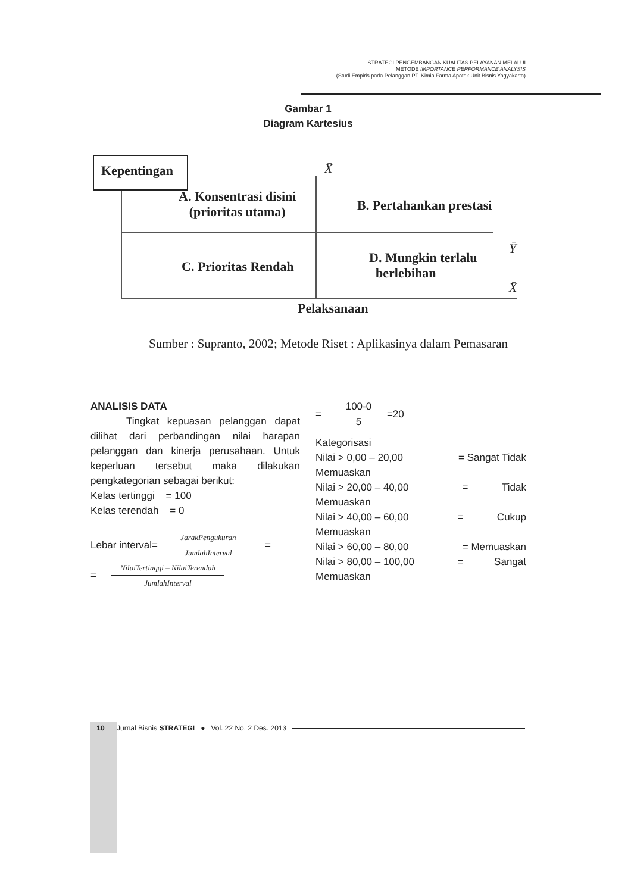STRATEGI PENGEMBANGAN KUALITAS PELAYANAN MELALUI
METODE IMPORTANCE PERFORMANCE ANALYSIS
(Studi Empiris pada Pelanggan PT. Kimia Farma Apotek Unit Bisnis Yogyakarta)
Gambar 1
Diagram Kartesius
Kepentingan X̄
A. Konsentrasi disini
(prioritas utama)
B. Pertahankan prestasi
Ȳ
C. Prioritas Rendah
D. Mungkin terlalu
berlebihan
X̄
Pelaksanaan
Sumber : Supranto, 2002; Metode Riset : Aplikasinya dalam Pemasaran
ANALISIS DATA
Tingkat kepuasan pelanggan dapat dilihat dari perbandingan nilai harapan pelanggan dan kinerja perusahaan. Untuk keperluan tersebut maka dilakukan pengkategorian sebagai berikut:
Kelas tertinggi = 100
Kelas terendah = 0
Lebar interval=
JarakPengukuran
JumlahInterval
=
=
NilaiTertinggi – NilaiTerendah
JumlahInterval
=
100-0
5
=20
Kategorisasi
Nilai > 0,00 – 20,00 = Sangat Tidak
Memuaskan
Nilai > 20,00 – 40,00 = Tidak
Memuaskan
Nilai > 40,00 – 60,00 = Cukup
Memuaskan
Nilai > 60,00 – 80,00 = Memuaskan
Nilai > 80,00 – 100,00 = Sangat
Memuaskan
10 Jurnal Bisnis STRATEGI ● Vol. 22 No. 2 Des. 2013